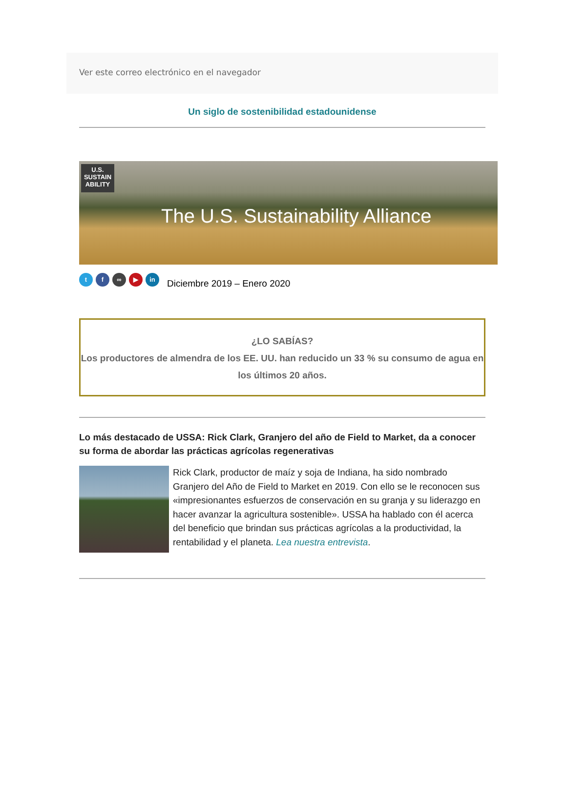Ver este correo electrónico en el navegador
Un siglo de sostenibilidad estadounidense
U.S.
SUSTAIN
ABILITY
The U.S. Sustainability Alliance
t f ∞ ▶ in
Diciembre 2019 – Enero 2020
¿LO SABÍAS?
Los productores de almendra de los EE. UU. han reducido un 33 % su consumo de agua en los últimos 20 años.
Lo más destacado de USSA: Rick Clark, Granjero del año de Field to Market, da a conocer su forma de abordar las prácticas agrícolas regenerativas
Rick Clark, productor de maíz y soja de Indiana, ha sido nombrado Granjero del Año de Field to Market en 2019. Con ello se le reconocen sus «impresionantes esfuerzos de conservación en su granja y su liderazgo en hacer avanzar la agricultura sostenible». USSA ha hablado con él acerca del beneficio que brindan sus prácticas agrícolas a la productividad, la rentabilidad y el planeta. Lea nuestra entrevista.